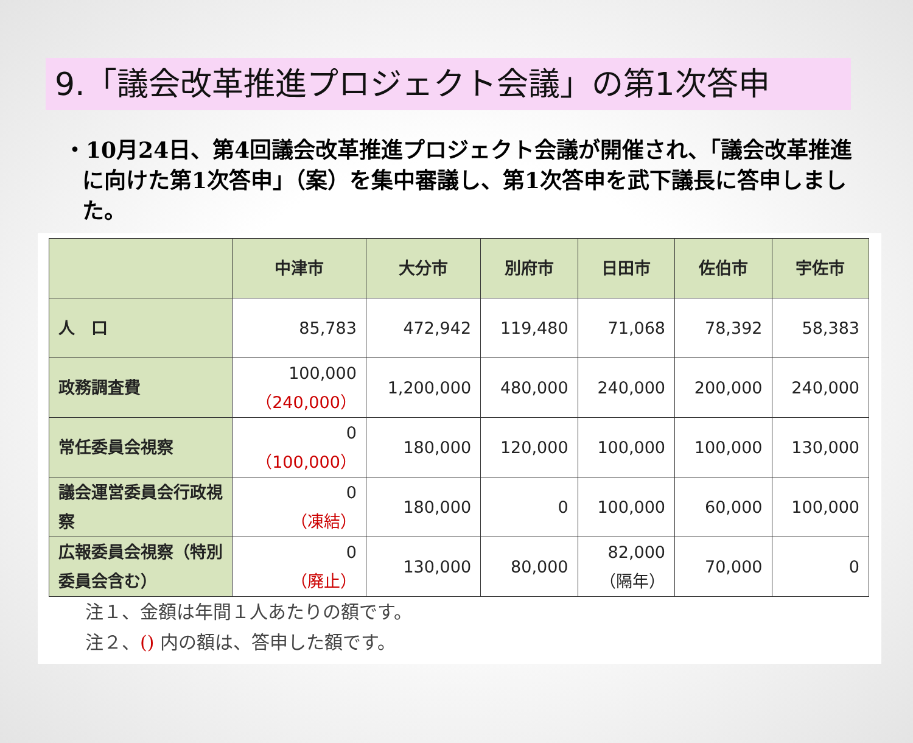9.「議会改革推進プロジェクト会議」の第1次答申
・10月24日、第4回議会改革推進プロジェクト会議が開催され、「議会改革推進に向けた第1次答申」（案）を集中審議し、第1次答申を武下議長に答申しました。
| | 中津市 | 大分市 | 別府市 | 日田市 | 佐伯市 | 宇佐市 |
| --- | --- | --- | --- | --- | --- | --- |
| 人 口 | 85,783 | 472,942 | 119,480 | 71,068 | 78,392 | 58,383 |
| 政務調査費 | 100,000 （240,000） | 1,200,000 | 480,000 | 240,000 | 200,000 | 240,000 |
| 常任委員会視察 | 0 （100,000） | 180,000 | 120,000 | 100,000 | 100,000 | 130,000 |
| 議会運営委員会行政視察 | 0 （凍結） | 180,000 | 0 | 100,000 | 60,000 | 100,000 |
| 広報委員会視察（特別委員会含む） | 0 （廃止） | 130,000 | 80,000 | 82,000 （隔年） | 70,000 | 0 |
注１、金額は年間１人あたりの額です。
注２、() 内の額は、答申した額です。